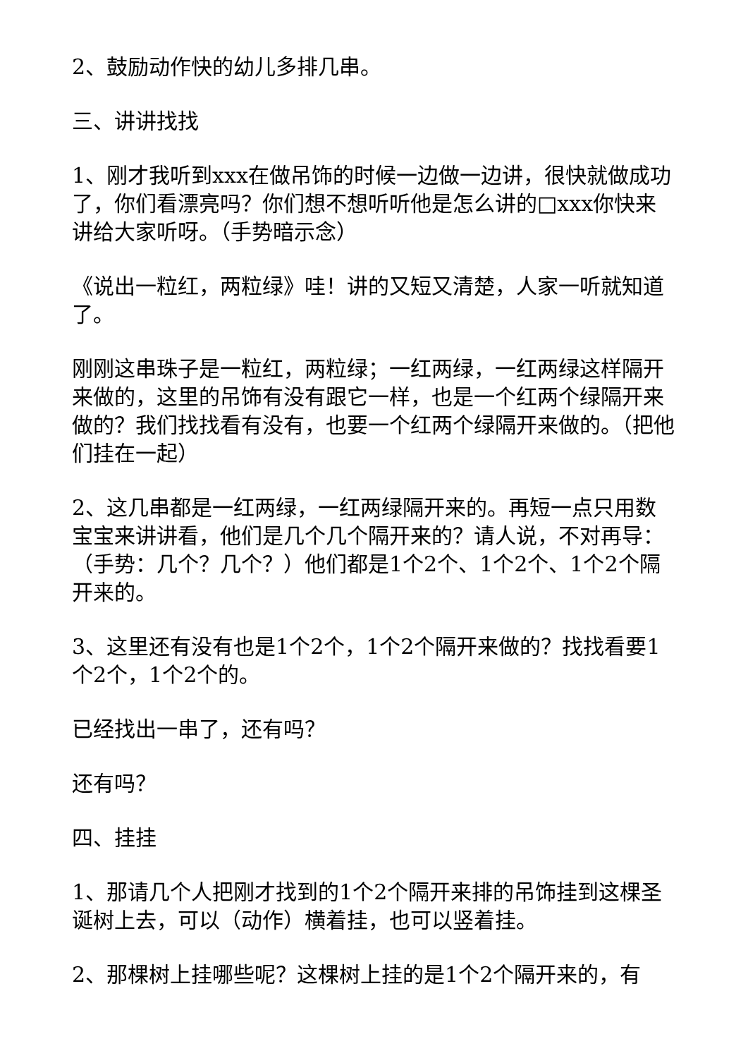2、鼓励动作快的幼儿多排几串。
三、讲讲找找
1、刚才我听到xxx在做吊饰的时候一边做一边讲，很快就做成功了，你们看漂亮吗？你们想不想听听他是怎么讲的□xxx你快来讲给大家听呀。（手势暗示念）
《说出一粒红，两粒绿》哇！讲的又短又清楚，人家一听就知道了。
刚刚这串珠子是一粒红，两粒绿；一红两绿，一红两绿这样隔开来做的，这里的吊饰有没有跟它一样，也是一个红两个绿隔开来做的？我们找找看有没有，也要一个红两个绿隔开来做的。（把他们挂在一起）
2、这几串都是一红两绿，一红两绿隔开来的。再短一点只用数宝宝来讲讲看，他们是几个几个隔开来的？请人说，不对再导：（手势：几个？几个？）他们都是1个2个、1个2个、1个2个隔开来的。
3、这里还有没有也是1个2个，1个2个隔开来做的？找找看要1个2个，1个2个的。
已经找出一串了，还有吗？
还有吗？
四、挂挂
1、那请几个人把刚才找到的1个2个隔开来排的吊饰挂到这棵圣诞树上去，可以（动作）横着挂，也可以竖着挂。
2、那棵树上挂哪些呢？这棵树上挂的是1个2个隔开来的，有